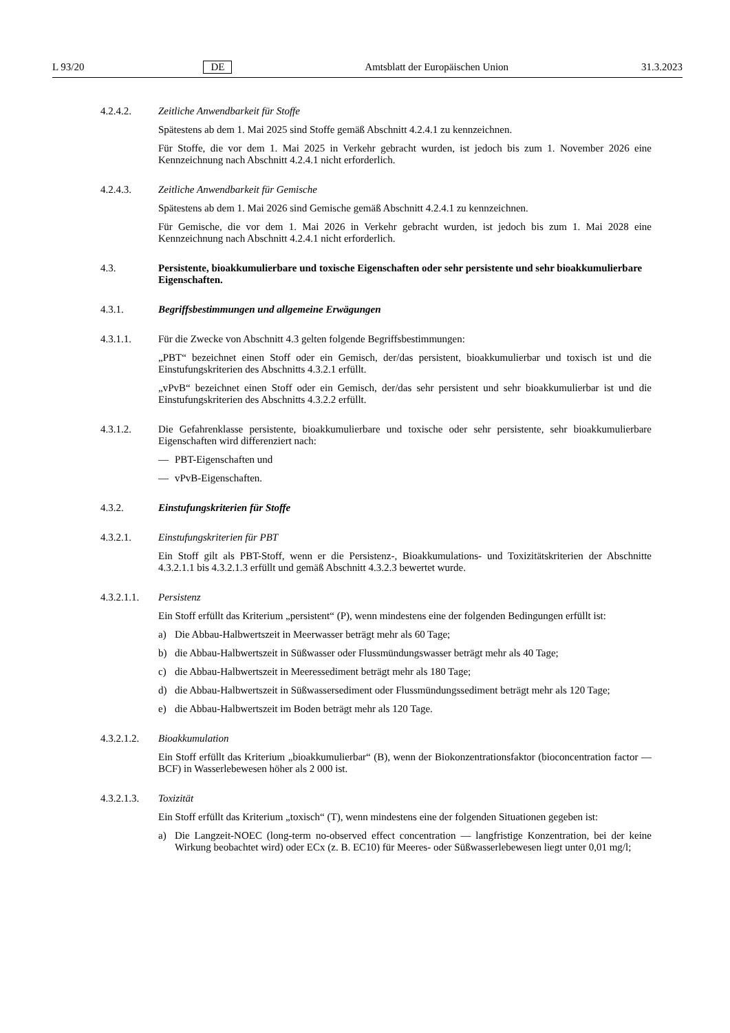L 93/20 DE Amtsblatt der Europäischen Union 31.3.2023
4.2.4.2. Zeitliche Anwendbarkeit für Stoffe
Spätestens ab dem 1. Mai 2025 sind Stoffe gemäß Abschnitt 4.2.4.1 zu kennzeichnen.
Für Stoffe, die vor dem 1. Mai 2025 in Verkehr gebracht wurden, ist jedoch bis zum 1. November 2026 eine Kennzeichnung nach Abschnitt 4.2.4.1 nicht erforderlich.
4.2.4.3. Zeitliche Anwendbarkeit für Gemische
Spätestens ab dem 1. Mai 2026 sind Gemische gemäß Abschnitt 4.2.4.1 zu kennzeichnen.
Für Gemische, die vor dem 1. Mai 2026 in Verkehr gebracht wurden, ist jedoch bis zum 1. Mai 2028 eine Kennzeichnung nach Abschnitt 4.2.4.1 nicht erforderlich.
4.3. Persistente, bioakkumulierbare und toxische Eigenschaften oder sehr persistente und sehr bioakkumulierbare Eigenschaften.
4.3.1. Begriffsbestimmungen und allgemeine Erwägungen
4.3.1.1. Für die Zwecke von Abschnitt 4.3 gelten folgende Begriffsbestimmungen:
„PBT“ bezeichnet einen Stoff oder ein Gemisch, der/das persistent, bioakkumulierbar und toxisch ist und die Einstufungskriterien des Abschnitts 4.3.2.1 erfüllt.
„vPvB“ bezeichnet einen Stoff oder ein Gemisch, der/das sehr persistent und sehr bioakkumulierbar ist und die Einstufungskriterien des Abschnitts 4.3.2.2 erfüllt.
4.3.1.2. Die Gefahrenklasse persistente, bioakkumulierbare und toxische oder sehr persistente, sehr bioakkumulierbare Eigenschaften wird differenziert nach:
— PBT-Eigenschaften und
— vPvB-Eigenschaften.
4.3.2. Einstufungskriterien für Stoffe
4.3.2.1. Einstufungskriterien für PBT
Ein Stoff gilt als PBT-Stoff, wenn er die Persistenz-, Bioakkumulations- und Toxizitätskriterien der Abschnitte 4.3.2.1.1 bis 4.3.2.1.3 erfüllt und gemäß Abschnitt 4.3.2.3 bewertet wurde.
4.3.2.1.1. Persistenz
Ein Stoff erfüllt das Kriterium „persistent“ (P), wenn mindestens eine der folgenden Bedingungen erfüllt ist:
a) Die Abbau-Halbwertszeit in Meerwasser beträgt mehr als 60 Tage;
b) die Abbau-Halbwertszeit in Süßwasser oder Flussmündungswasser beträgt mehr als 40 Tage;
c) die Abbau-Halbwertszeit in Meeressediment beträgt mehr als 180 Tage;
d) die Abbau-Halbwertszeit in Süßwassersediment oder Flussmündungssediment beträgt mehr als 120 Tage;
e) die Abbau-Halbwertszeit im Boden beträgt mehr als 120 Tage.
4.3.2.1.2. Bioakkumulation
Ein Stoff erfüllt das Kriterium „bioakkumulierbar“ (B), wenn der Biokonzentrationsfaktor (bioconcentration factor — BCF) in Wasserlebewesen höher als 2 000 ist.
4.3.2.1.3. Toxizität
Ein Stoff erfüllt das Kriterium „toxisch“ (T), wenn mindestens eine der folgenden Situationen gegeben ist:
a) Die Langzeit-NOEC (long-term no-observed effect concentration — langfristige Konzentration, bei der keine Wirkung beobachtet wird) oder ECx (z. B. EC10) für Meeres- oder Süßwasserlebewesen liegt unter 0,01 mg/l;